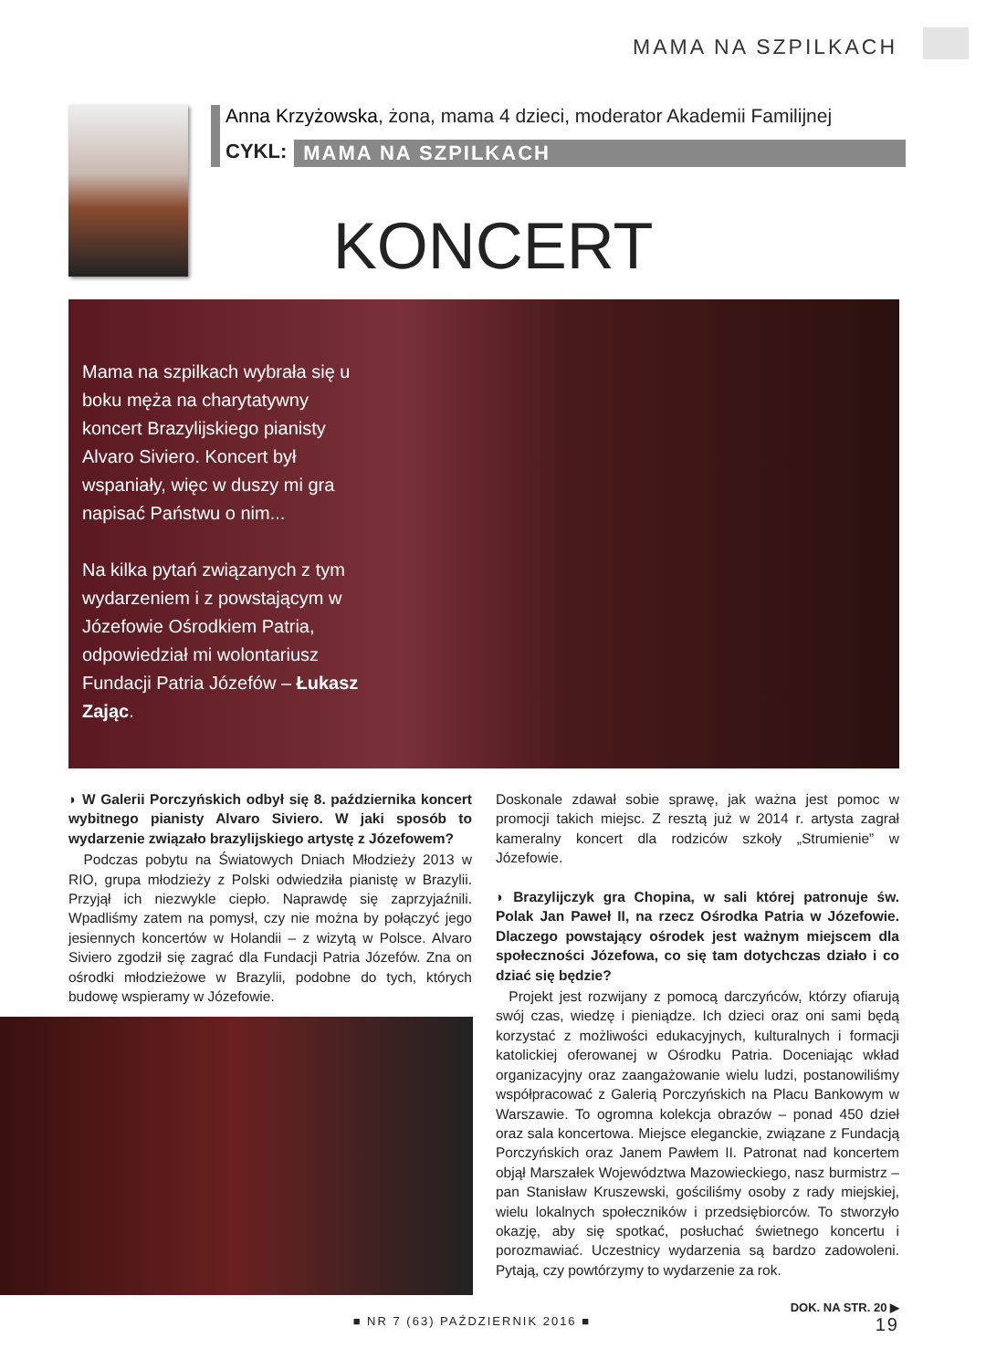MAMA NA SZPILKACH
Anna Krzyżowska, żona, mama 4 dzieci, moderator Akademii Familijnej
CYKL: MAMA NA SZPILKACH
KONCERT
Mama na szpilkach wybrała się u boku męża na charytatywny koncert Brazylijskiego pianisty Alvaro Siviero. Koncert był wspaniały, więc w duszy mi gra napisać Państwu o nim...
Na kilka pytań związanych z tym wydarzeniem i z powstającym w Józefowie Ośrodkiem Patria, odpowiedział mi wolontariusz Fundacji Patria Józefów – Łukasz Zając.
◗ W Galerii Porczyńskich odbył się 8. października koncert wybitnego pianisty Alvaro Siviero. W jaki sposób to wydarzenie związało brazylijskiego artystę z Józefowem?
Podczas pobytu na Światowych Dniach Młodzieży 2013 w RIO, grupa młodzieży z Polski odwiedziła pianistę w Brazylii. Przyjął ich niezwykle ciepło. Naprawdę się zaprzyjaźnili. Wpadliśmy zatem na pomysł, czy nie można by połączyć jego jesiennych koncertów w Holandii – z wizytą w Polsce. Alvaro Siviero zgodził się zagrać dla Fundacji Patria Józefów. Zna on ośrodki młodzieżowe w Brazylii, podobne do tych, których budowę wspieramy w Józefowie.
Doskonale zdawał sobie sprawę, jak ważna jest pomoc w promocji takich miejsc. Z resztą już w 2014 r. artysta zagrał kameralny koncert dla rodziców szkoły „Strumienie” w Józefowie.
◗ Brazylijczyk gra Chopina, w sali której patronuje św. Polak Jan Paweł II, na rzecz Ośrodka Patria w Józefowie. Dlaczego powstający ośrodek jest ważnym miejscem dla społeczności Józefowa, co się tam dotychczas działo i co dziać się będzie?
Projekt jest rozwijany z pomocą darczyńców, którzy ofiarują swój czas, wiedzę i pieniądze. Ich dzieci oraz oni sami będą korzystać z możliwości edukacyjnych, kulturalnych i formacji katolickiej oferowanej w Ośrodku Patria. Doceniając wkład organizacyjny oraz zaangażowanie wielu ludzi, postanowiliśmy współpracować z Galerią Porczyńskich na Placu Bankowym w Warszawie. To ogromna kolekcja obrazów – ponad 450 dzieł oraz sala koncertowa. Miejsce eleganckie, związane z Fundacją Porczyńskich oraz Janem Pawłem II. Patronat nad koncertem objął Marszałek Województwa Mazowieckiego, nasz burmistrz – pan Stanisław Kruszewski, gościliśmy osoby z rady miejskiej, wielu lokalnych społeczników i przedsiębiorców. To stworzyło okazję, aby się spotkać, posłuchać świetnego koncertu i porozmawiać. Uczestnicy wydarzenia są bardzo zadowoleni. Pytają, czy powtórzymy to wydarzenie za rok.
DOK. NA STR. 20 ▶
■ NR 7 (63) PAŹDZIERNIK 2016 ■ 19